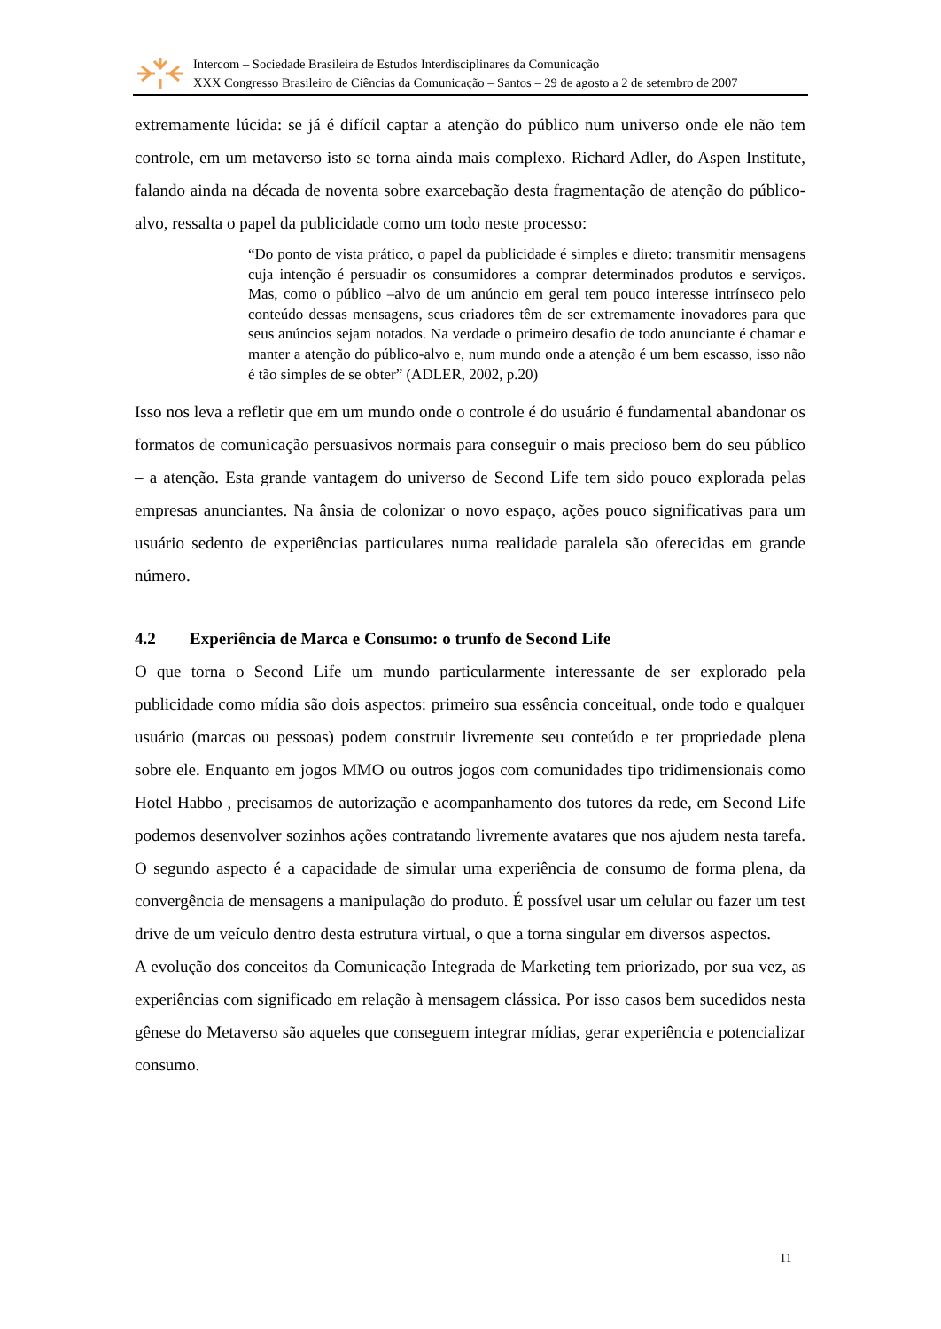Intercom – Sociedade Brasileira de Estudos Interdisciplinares da Comunicação
XXX Congresso Brasileiro de Ciências da Comunicação – Santos – 29 de agosto a 2 de setembro de 2007
extremamente lúcida: se já é difícil captar a atenção do público num universo onde ele não tem controle, em um metaverso isto se torna ainda mais complexo. Richard Adler, do Aspen Institute, falando ainda na década de noventa sobre exarcebação desta fragmentação de atenção do público-alvo, ressalta o papel da publicidade como um todo neste processo:
“Do ponto de vista prático, o papel da publicidade é simples e direto: transmitir mensagens cuja intenção é persuadir os consumidores a comprar determinados produtos e serviços. Mas, como o público –alvo de um anúncio em geral tem pouco interesse intrínseco pelo conteúdo dessas mensagens, seus criadores têm de ser extremamente inovadores para que seus anúncios sejam notados. Na verdade o primeiro desafio de todo anunciante é chamar e manter a atenção do público-alvo e, num mundo onde a atenção é um bem escasso, isso não é tão simples de se obter” (ADLER, 2002, p.20)
Isso nos leva a refletir que em um mundo onde o controle é do usuário é fundamental abandonar os formatos de comunicação persuasivos normais para conseguir o mais precioso bem do seu público – a atenção. Esta grande vantagem do universo de Second Life tem sido pouco explorada pelas empresas anunciantes. Na ânsia de colonizar o novo espaço, ações pouco significativas para um usuário sedento de experiências particulares numa realidade paralela são oferecidas em grande número.
4.2 Experiência de Marca e Consumo: o trunfo de Second Life
O que torna o Second Life um mundo particularmente interessante de ser explorado pela publicidade como mídia são dois aspectos: primeiro sua essência conceitual, onde todo e qualquer usuário (marcas ou pessoas) podem construir livremente seu conteúdo e ter propriedade plena sobre ele. Enquanto em jogos MMO ou outros jogos com comunidades tipo tridimensionais como Hotel Habbo , precisamos de autorização e acompanhamento dos tutores da rede, em Second Life podemos desenvolver sozinhos ações contratando livremente avatares que nos ajudem nesta tarefa. O segundo aspecto é a capacidade de simular uma experiência de consumo de forma plena, da convergência de mensagens a manipulação do produto. É possível usar um celular ou fazer um test drive de um veículo dentro desta estrutura virtual, o que a torna singular em diversos aspectos.
A evolução dos conceitos da Comunicação Integrada de Marketing tem priorizado, por sua vez, as experiências com significado em relação à mensagem clássica. Por isso casos bem sucedidos nesta gênese do Metaverso são aqueles que conseguem integrar mídias, gerar experiência e potencializar consumo.
11